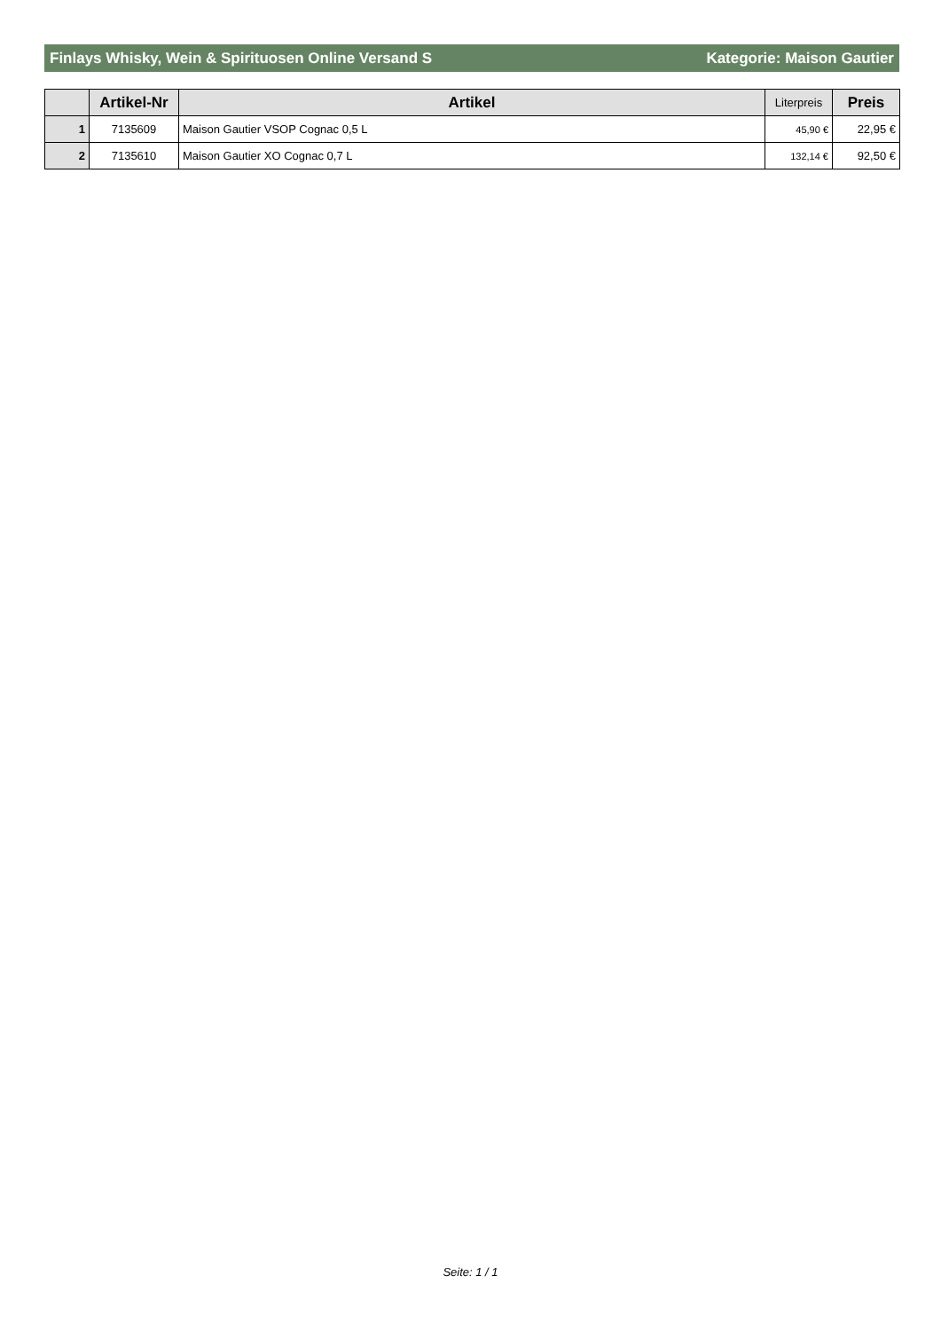Finlays Whisky, Wein & Spirituosen Online Versand S Kategorie: Maison Gautier
| | Artikel-Nr | Artikel | Literpreis | Preis |
| --- | --- | --- | --- | --- |
| 1 | 7135609 | Maison Gautier VSOP Cognac 0,5 L | 45,90 € | 22,95 € |
| 2 | 7135610 | Maison Gautier XO Cognac 0,7 L | 132,14 € | 92,50 € |
Seite: 1 / 1